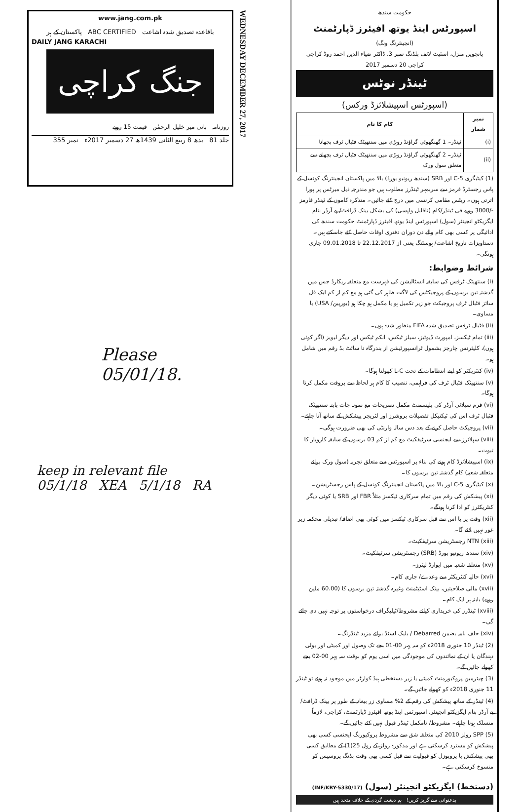www.jang.com.pk
باقاعدہ تصدیق شدہ اشاعت ABC CERTIFIED پاکستان کے ہر
DAILY JANG KARACHI
جنگ کراچی
روزنامہ بانی میر خلیل الرحمٰن قیمت 15 روپے
جلد 81 بدھ 8 ربیع الثانی 1439ھ 27 دسمبر 2017ء نمبر 355
WEDNESDAY DECEMBER 27, 2017
Please
05/01/18.
keep in relevant file
05/1/18 XEA 5/1/18 RA
حکومت سندھ
اسپورٹس اینڈ یوتھ افیئرز ڈپارٹمنٹ
(انجینئرنگ ونگ)
پانچویں منزل، اسٹیٹ لائف بلڈنگ نمبر 3، ڈاکٹر ضیاء الدین احمد روڈ کراچی
کراچی 20 دسمبر 2017
ٹینڈر نوٹس
(اسپورٹس اسپیشلائزڈ ورکس)
| نمبر شمار | کام کا نام |
| --- | --- |
| (i) | ٹینڈر۔ 1 گھنگھوئی گراؤنڈ روہڑی میں سنتھیٹک فٹبال ٹرف بچھانا |
| (ii) | ٹینڈر۔ 2 گھنگھوئی گراؤنڈ روہڑی میں سنتھیٹک فٹبال ٹرف بچھانے سے متعلق سول ورک |
(1) کیٹیگری C-5 اور SRB (سندھ ریونیو بورڈ) بالا میں پاکستان انجینئرنگ کونسل کے پاس رجسٹرڈ فرمز سے سربمہر ٹینڈرز مطلوب ہیں جو مندرجہ ذیل میرٹس پر پورا اترتی ہوں۔ ریٹس مقامی کرنسی میں درج کئے جائیں۔ متذکرہ کاموں کے ٹینڈر فارمز -/3000 روپے فی ٹینڈر/کام (ناقابل واپسی) کی بشکل بینک ڈرافٹ/ پے آرڈر بنام ایگزیکٹو انجینئر (سول) اسپورٹس اینڈ یوتھ افیئرز ڈپارٹمنٹ حکومت سندھ کی ادائیگی پر کسی بھی کام والے دن دوران دفتری اوقات حاصل کئے جاسکتے ہیں۔ دستاویزات تاریخ اشاعت/ ہوسٹنگ یعنی از 22.12.2017 تا 09.01.2018 جاری ہونگی۔
شرائط وضوابط:
(i) سنتھیٹک ٹرفس کی سابقہ انسٹالیشن کی فہرست مع متعلقہ ریکارڈ جس میں گذشتہ تین برسوں کے پروجیکٹس کی لاگت ظاہر کی گئی ہو مع کم از کم ایک فل سائز فٹبال ٹرف پروجیکٹ جو زیر تکمیل ہو یا مکمل ہو چکا ہو (یورپین/ USA) یا مساوی۔
(ii) فٹبال ٹرفس تصدیق شدہ FIFA منظور شدہ ہوں۔
(iii) تمام ٹیکسز، امپورٹ ڈیوٹیز، سیلز ٹیکس، انکم ٹیکس اور دیگر لیویز (اگر کوئی ہوں)، کلیئرنس چارجز بشمول ٹرانسپورٹیشن از بندرگاہ تا سائٹ بڈ رقم میں شامل ہو۔
(iv) کنٹریکٹر کو اپنے انتظامات کے تحت L-C کھولنا ہوگا۔
(v) سنتھیٹک فٹبال ٹرف کی فراہمی، تنصیب کا کام ہر لحاظ سے بروقت مکمل کرنا ہوگا۔
(vi) فرم سپلائی آرڈر کی پلیسمنٹ مکمل تصریحات مع نمونہ جات بابتہ سنتھیٹک فٹبال ٹرف اس کی ٹیکنیکل تفصیلات بروشرز اور لٹریچر پیشکش کے ساتھ آنا چاہئے۔
(vii) پروجیکٹ حاصل کرنے کے بعد دس سالہ وارنٹی کی بھی ضرورت ہوگی۔
(viii) سپلائرز سے ایجنسی سرٹیفکیٹ مع کم از کم 03 برسوں کے سابقہ کاروبار کا ثبوت۔
(ix) اسپیشلائزڈ کام ہونے کی بناء پر اسپورٹس سے متعلق تجربہ (سول ورک برائے متعلقہ شعبہ) کام گذشتہ تین برسوں کا۔
(x) کیٹیگری C-5 اور بالا میں پاکستان انجینئرنگ کونسل کے پاس رجسٹریشن۔
(xi) پیشکش کی رقم میں تمام سرکاری ٹیکسز مثلاً FBR اور SRB یا کوئی دیگر کنٹریکٹرز کو ادا کرنا ہونگے۔
(xii) وقت پر یا اس سے قبل سرکاری ٹیکسز میں کوئی بھی اضافہ/ تبدیلی محکمہ زیر غور نہیں لائے گا۔
(xiii) NTN رجسٹریشن سرٹیفکیٹ۔
(xiv) سندھ ریونیو بورڈ (SRB) رجسٹریشن سرٹیفکیٹ۔
(xv) متعلقہ شعبہ میں ایوارڈ لیٹرز۔
(xvi) حالیہ کنٹریکٹر سے وعدے/ جاری کام۔
(xvii) مالی صلاحیتیں، بینک اسٹیٹمنٹ وغیرہ گذشتہ تین برسوں کا (60.00 ملین روپے) بابتہ ہر ایک کام۔
(xviii) ٹینڈرز کی خریداری کیلئے مشروط/ٹیلیگراف درخواستوں پر توجہ نہیں دی جائے گی۔
(xiv) حلف نامہ بضمن Debarred / بلیک لسٹڈ برائے مزید ٹینڈرنگ۔
(2) ٹینڈر 10 جنوری 2018ء کو سہ پہر 00-01 بجے تک وصول اور کمیٹی اور بولی دہندگان یا ان کے نمائندوں کی موجودگی میں اسی یوم کو بوقت سہ پہر 00-02 بجے کھولے جائیں گے۔
(3) چیئرمین پروکیورمنٹ کمیٹی یا زیر دستخطی ہیڈ کوارٹر میں موجود نہ ہوئے تو ٹینڈر 11 جنوری 2018ء کو کھولے جائیں گے۔
(4) ٹینڈر کے ساتھ پیشکش کی رقم کے 2% مساوی زر بیعانہ کے طور پر بینک ڈرافٹ/ پے آرڈر بنام ایگزیکٹو انجینئر، اسپورٹس اینڈ یوتھ افیئرز ڈپارٹمنٹ، کراچی، لازماً منسلک ہونا چاہئے۔ مشروط/ نامکمل ٹینڈر قبول نہیں کئے جائیں گے۔
(5) SPP رولز 2010 کی متعلقہ شق سے مشروط پروکیورنگ ایجنسی کسی بھی پیشکش کو مسترد کرسکتی ہے اور مذکورہ رولز کے رول 25(1) کے مطابق کسی بھی پیشکش یا پروپوزل کو قبولیت سے قبل کسی بھی وقت بڈنگ پروسیس کو منسوخ کرسکتی ہے۔
(دستخط) ایگزیکٹو انجینئر (سول) (INF/KRY-5330/17)
بدعنوانی سے گریز کریں! ہم دہشت گردی کے خلاف متحد ہیں